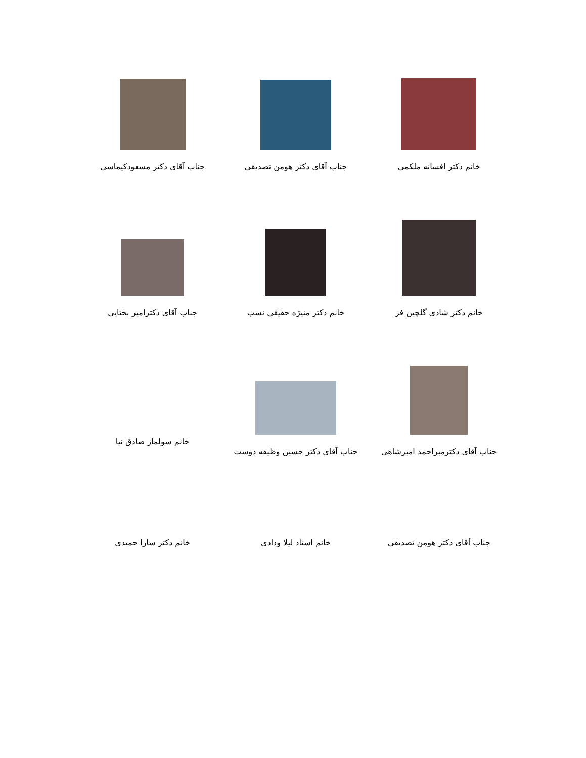| خانم دکتر افسانه ملکمی | جناب آقای دکتر هومن تصدیقی | جناب آقای دکتر مسعودکیماسی |
| خانم دکتر شادی گلچین فر | خانم دکتر منیژه حقیقی نسب | جناب آقای دکترامیر بختایی |
| جناب آقای دکترمیراحمد امیرشاهی | جناب آقای دکتر حسین وظیفه دوست | خانم سولماز صادق نیا |
| جناب آقای دکتر هومن تصدیقی | خانم استاد لیلا ودادی | خانم دکتر سارا حمیدی |